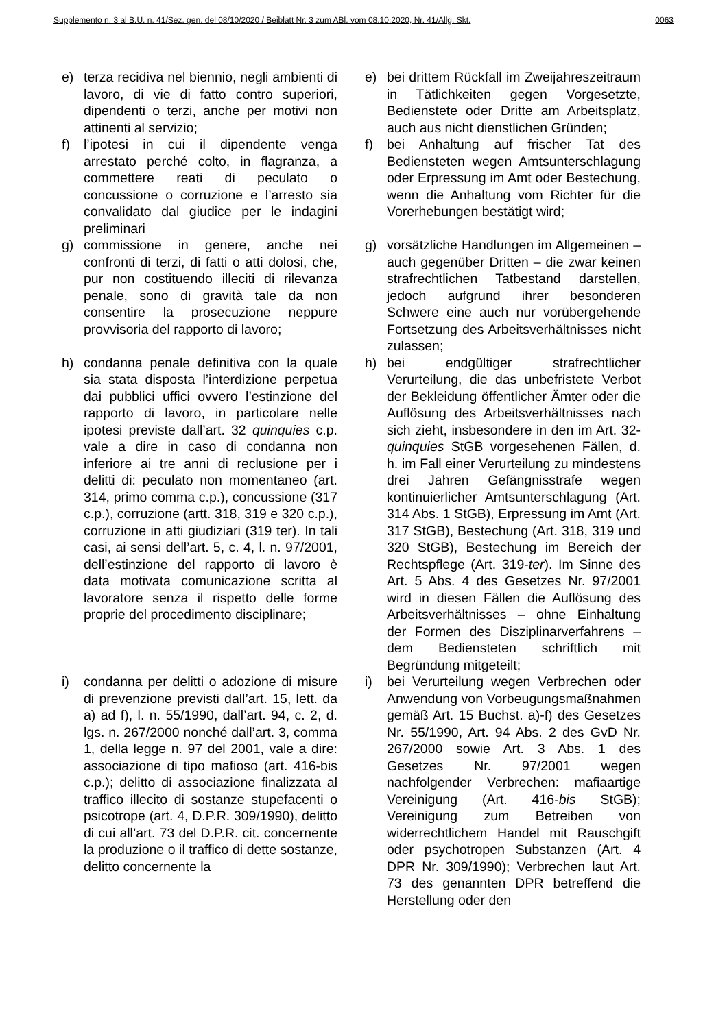Supplemento n. 3 al B.U. n. 41/Sez. gen. del 08/10/2020 / Beiblatt Nr. 3 zum ABl. vom 08.10.2020, Nr. 41/Allg. Skt. 0063
| e) | terza recidiva nel biennio, negli ambienti di lavoro, di vie di fatto contro superiori, dipendenti o terzi, anche per motivi non attinenti al servizio; | | e) | bei drittem Rückfall im Zweijahreszeitraum in Tätlichkeiten gegen Vorgesetzte, Bedienstete oder Dritte am Arbeitsplatz, auch aus nicht dienstlichen Gründen; |
| f) | l’ipotesi in cui il dipendente venga arrestato perché colto, in flagranza, a commettere reati di peculato o concussione o corruzione e l’arresto sia convalidato dal giudice per le indagini preliminari | | f) | bei Anhaltung auf frischer Tat des Bediensteten wegen Amtsunterschlagung oder Erpressung im Amt oder Bestechung, wenn die Anhaltung vom Richter für die Vorerhebungen bestätigt wird; |
| g) | commissione in genere, anche nei confronti di terzi, di fatti o atti dolosi, che, pur non costituendo illeciti di rilevanza penale, sono di gravità tale da non consentire la prosecuzione neppure provvisoria del rapporto di lavoro; | | g) | vorsätzliche Handlungen im Allgemeinen – auch gegenüber Dritten – die zwar keinen strafrechtlichen Tatbestand darstellen, jedoch aufgrund ihrer besonderen Schwere eine auch nur vorübergehende Fortsetzung des Arbeitsverhältnisses nicht zulassen; |
| h) | condanna penale definitiva con la quale sia stata disposta l’interdizione perpetua dai pubblici uffici ovvero l’estinzione del rapporto di lavoro, in particolare nelle ipotesi previste dall’art. 32 quinquies c.p. vale a dire in caso di condanna non inferiore ai tre anni di reclusione per i delitti di: peculato non momentaneo (art. 314, primo comma c.p.), concussione (317 c.p.), corruzione (artt. 318, 319 e 320 c.p.), corruzione in atti giudiziari (319 ter). In tali casi, ai sensi dell’art. 5, c. 4, l. n. 97/2001, dell’estinzione del rapporto di lavoro è data motivata comunicazione scritta al lavoratore senza il rispetto delle forme proprie del procedimento disciplinare; | | h) | bei endgültiger strafrechtlicher Verurteilung, die das unbefristete Verbot der Bekleidung öffentlicher Ämter oder die Auflösung des Arbeitsverhältnisses nach sich zieht, insbesondere in den im Art. 32- quinquies StGB vorgesehenen Fällen, d. h. im Fall einer Verurteilung zu mindestens drei Jahren Gefängnisstrafe wegen kontinuierlicher Amtsunterschlagung (Art. 314 Abs. 1 StGB), Erpressung im Amt (Art. 317 StGB), Bestechung (Art. 318, 319 und 320 StGB), Bestechung im Bereich der Rechtspflege (Art. 319- ter ). Im Sinne des Art. 5 Abs. 4 des Gesetzes Nr. 97/2001 wird in diesen Fällen die Auflösung des Arbeitsverhältnisses – ohne Einhaltung der Formen des Disziplinarverfahrens – dem Bediensteten schriftlich mit Begründung mitgeteilt; |
| i) | condanna per delitti o adozione di misure di prevenzione previsti dall’art. 15, lett. da a) ad f), l. n. 55/1990, dall’art. 94, c. 2, d. lgs. n. 267/2000 nonché dall’art. 3, comma 1, della legge n. 97 del 2001, vale a dire: associazione di tipo mafioso (art. 416-bis c.p.); delitto di associazione finalizzata al traffico illecito di sostanze stupefacenti o psicotrope (art. 4, D.P.R. 309/1990), delitto di cui all’art. 73 del D.P.R. cit. concernente la produzione o il traffico di dette sostanze, delitto concernente la | | i) | bei Verurteilung wegen Verbrechen oder Anwendung von Vorbeugungsmaßnahmen gemäß Art. 15 Buchst. a)-f) des Gesetzes Nr. 55/1990, Art. 94 Abs. 2 des GvD Nr. 267/2000 sowie Art. 3 Abs. 1 des Gesetzes Nr. 97/2001 wegen nachfolgender Verbrechen: mafiaartige Vereinigung (Art. 416- bis StGB); Vereinigung zum Betreiben von widerrechtlichem Handel mit Rauschgift oder psychotropen Substanzen (Art. 4 DPR Nr. 309/1990); Verbrechen laut Art. 73 des genannten DPR betreffend die Herstellung oder den |